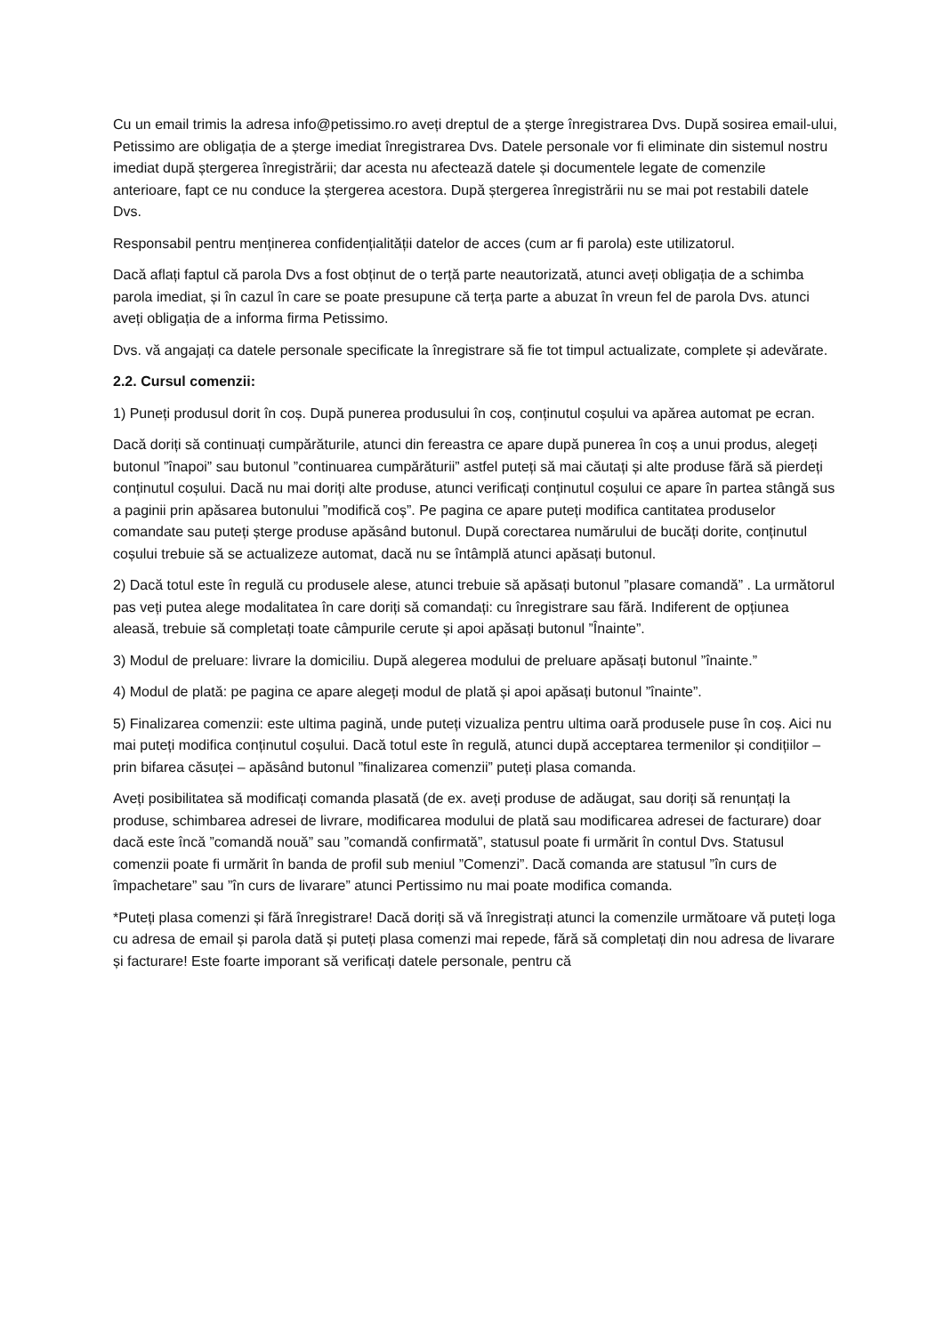Cu un email trimis la adresa info@petissimo.ro aveți dreptul de a șterge înregistrarea Dvs. După sosirea email-ului, Petissimo are obligația de a șterge imediat înregistrarea Dvs. Datele personale vor fi eliminate din sistemul nostru imediat după ștergerea înregistrării; dar acesta nu afectează datele și documentele legate de comenzile anterioare, fapt ce nu conduce la ștergerea acestora. După ștergerea înregistrării nu se mai pot restabili datele Dvs.
Responsabil pentru menținerea confidențialității datelor de acces (cum ar fi parola) este utilizatorul.
Dacă aflați faptul că parola Dvs a fost obținut de o terță parte neautorizată, atunci aveți obligația de a schimba parola imediat, și în cazul în care se poate presupune că terța parte a abuzat în vreun fel de parola Dvs. atunci aveți obligația de a informa firma Petissimo.
Dvs. vă angajați ca datele personale specificate la înregistrare să fie tot timpul actualizate, complete și adevărate.
2.2. Cursul comenzii:
1) Puneți produsul dorit în coș. După punerea produsului în coș, conținutul coșului va apărea automat pe ecran.
Dacă doriți să continuați cumpărăturile, atunci din fereastra ce apare după punerea în coș a unui produs, alegeți butonul ”înapoi” sau butonul ”continuarea cumpărăturii” astfel puteți să mai căutați și alte produse fără să pierdeți conținutul coșului. Dacă nu mai doriți alte produse, atunci verificați conținutul coșului ce apare în partea stângă sus a paginii prin apăsarea butonului ”modifică coș”. Pe pagina ce apare puteți modifica cantitatea produselor comandate sau puteți șterge produse apăsând butonul. După corectarea numărului de bucăți dorite, conținutul coșului trebuie să se actualizeze automat, dacă nu se întâmplă atunci apăsați butonul.
2) Dacă totul este în regulă cu produsele alese, atunci trebuie să apăsați butonul ”plasare comandă” . La următorul pas veți putea alege modalitatea în care doriți să comandați: cu înregistrare sau fără. Indiferent de opțiunea aleasă, trebuie să completați toate câmpurile cerute și apoi apăsați butonul ”Înainte”.
3) Modul de preluare: livrare la domiciliu. După alegerea modului de preluare apăsați butonul ”înainte.”
4) Modul de plată: pe pagina ce apare alegeți modul de plată și apoi apăsați butonul ”înainte”.
5) Finalizarea comenzii: este ultima pagină, unde puteți vizualiza pentru ultima oară produsele puse în coș. Aici nu mai puteți modifica conținutul coșului. Dacă totul este în regulă, atunci după acceptarea termenilor și condițiilor – prin bifarea căsuței – apăsând butonul ”finalizarea comenzii” puteți plasa comanda.
Aveți posibilitatea să modificați comanda plasată (de ex. aveți produse de adăugat, sau doriți să renunțați la produse, schimbarea adresei de livrare, modificarea modului de plată sau modificarea adresei de facturare) doar dacă este încă ”comandă nouă” sau ”comandă confirmată”, statusul poate fi urmărit în contul Dvs. Statusul comenzii poate fi urmărit în banda de profil sub meniul ”Comenzi”. Dacă comanda are statusul ”în curs de împachetare” sau ”în curs de livarare” atunci Pertissimo nu mai poate modifica comanda.
*Puteți plasa comenzi și fără înregistrare! Dacă doriți să vă înregistrați atunci la comenzile următoare vă puteți loga cu adresa de email și parola dată și puteți plasa comenzi mai repede, fără să completați din nou adresa de livarare și facturare! Este foarte imporant să verificați datele personale, pentru că